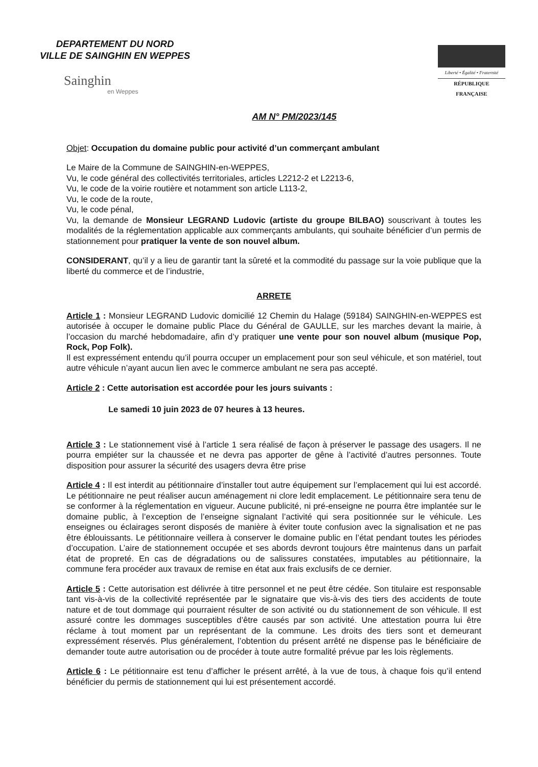DEPARTEMENT DU NORD
VILLE DE SAINGHIN EN WEPPES
Sainghin
en Weppes
Liberté • Égalité • Fraternité
RÉPUBLIQUE FRANÇAISE
AM N° PM/2023/145
Objet: Occupation du domaine public pour activité d’un commerçant ambulant
Le Maire de la Commune de SAINGHIN-en-WEPPES,
Vu, le code général des collectivités territoriales, articles L2212-2 et L2213-6,
Vu, le code de la voirie routière et notamment son article L113-2,
Vu, le code de la route,
Vu, le code pénal,
Vu, la demande de Monsieur LEGRAND Ludovic (artiste du groupe BILBAO) souscrivant à toutes les modalités de la réglementation applicable aux commerçants ambulants, qui souhaite bénéficier d’un permis de stationnement pour pratiquer la vente de son nouvel album.
CONSIDERANT, qu’il y a lieu de garantir tant la sûreté et la commodité du passage sur la voie publique que la liberté du commerce et de l’industrie,
ARRETE
Article 1 : Monsieur LEGRAND Ludovic domicilié 12 Chemin du Halage (59184) SAINGHIN-en-WEPPES est autorisée à occuper le domaine public Place du Général de GAULLE, sur les marches devant la mairie, à l’occasion du marché hebdomadaire, afin d’y pratiquer une vente pour son nouvel album (musique Pop, Rock, Pop Folk).
Il est expressément entendu qu’il pourra occuper un emplacement pour son seul véhicule, et son matériel, tout autre véhicule n’ayant aucun lien avec le commerce ambulant ne sera pas accepté.
Article 2 : Cette autorisation est accordée pour les jours suivants :
Le samedi 10 juin 2023 de 07 heures à 13 heures.
Article 3 : Le stationnement visé à l’article 1 sera réalisé de façon à préserver le passage des usagers. Il ne pourra empiéter sur la chaussée et ne devra pas apporter de gêne à l’activité d’autres personnes. Toute disposition pour assurer la sécurité des usagers devra être prise
Article 4 : Il est interdit au pétitionnaire d’installer tout autre équipement sur l’emplacement qui lui est accordé. Le pétitionnaire ne peut réaliser aucun aménagement ni clore ledit emplacement. Le pétitionnaire sera tenu de se conformer à la réglementation en vigueur. Aucune publicité, ni pré-enseigne ne pourra être implantée sur le domaine public, à l’exception de l’enseigne signalant l’activité qui sera positionnée sur le véhicule. Les enseignes ou éclairages seront disposés de manière à éviter toute confusion avec la signalisation et ne pas être éblouissants. Le pétitionnaire veillera à conserver le domaine public en l’état pendant toutes les périodes d’occupation. L’aire de stationnement occupée et ses abords devront toujours être maintenus dans un parfait état de propreté. En cas de dégradations ou de salissures constatées, imputables au pétitionnaire, la commune fera procéder aux travaux de remise en état aux frais exclusifs de ce dernier.
Article 5 : Cette autorisation est délivrée à titre personnel et ne peut être cédée. Son titulaire est responsable tant vis-à-vis de la collectivité représentée par le signataire que vis-à-vis des tiers des accidents de toute nature et de tout dommage qui pourraient résulter de son activité ou du stationnement de son véhicule. Il est assuré contre les dommages susceptibles d’être causés par son activité. Une attestation pourra lui être réclame à tout moment par un représentant de la commune. Les droits des tiers sont et demeurant expressément réservés. Plus généralement, l’obtention du présent arrêté ne dispense pas le bénéficiaire de demander toute autre autorisation ou de procéder à toute autre formalité prévue par les lois règlements.
Article 6 : Le pétitionnaire est tenu d’afficher le présent arrêté, à la vue de tous, à chaque fois qu’il entend bénéficier du permis de stationnement qui lui est présentement accordé.